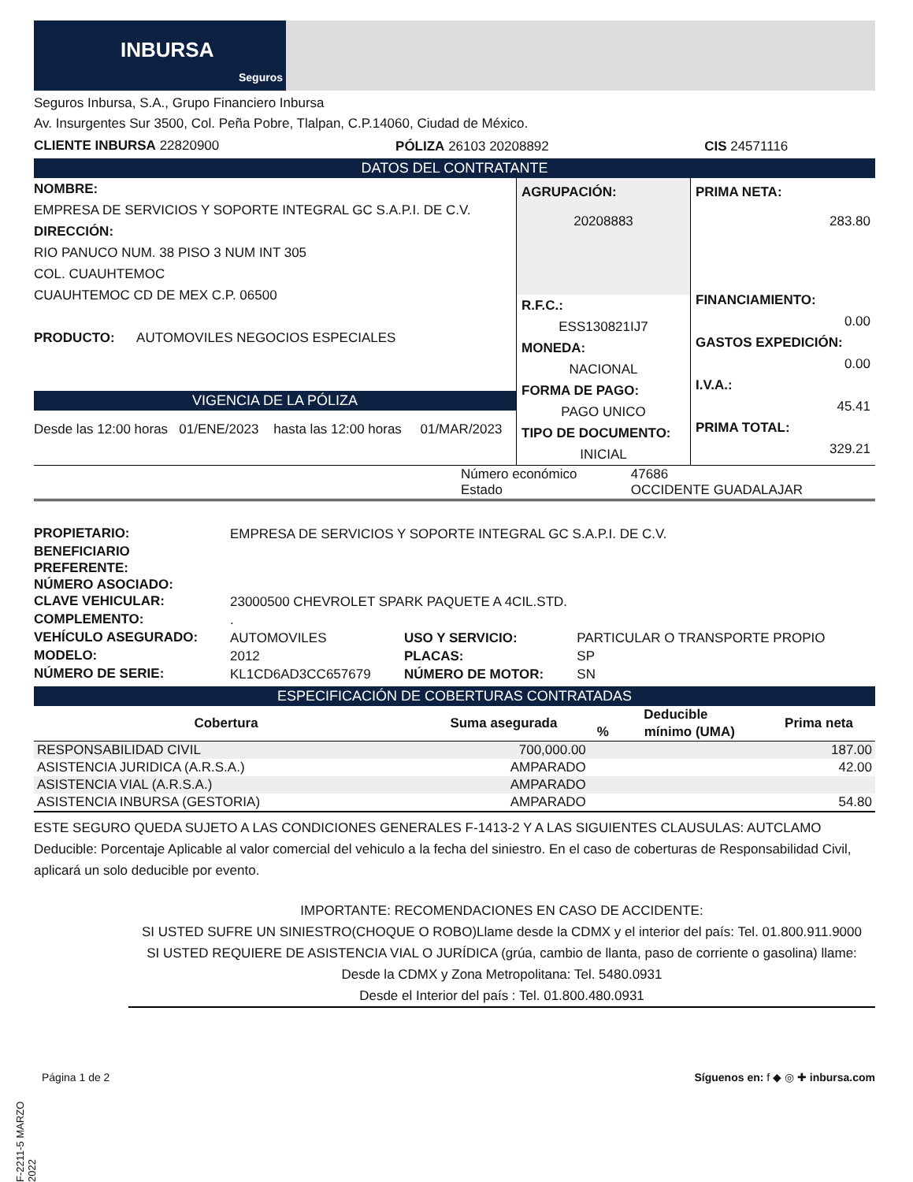F-2211-5 MARZO 2022
INBURSA
Seguros
Seguros Inbursa, S.A., Grupo Financiero Inbursa
Av. Insurgentes Sur 3500, Col. Peña Pobre, Tlalpan, C.P.14060, Ciudad de México.
| CLIENTE INBURSA 22820900 | PÓLIZA 26103 20208892 | CIS 24571116 |
DATOS DEL CONTRATANTE
| NOMBRE: EMPRESA DE SERVICIOS Y SOPORTE INTEGRAL GC S.A.P.I. DE C.V. DIRECCIÓN: RIO PANUCO NUM. 38 PISO 3 NUM INT 305 COL. CUAUHTEMOC CUAUHTEMOC CD DE MEX C.P. 06500 PRODUCTO: AUTOMOVILES NEGOCIOS ESPECIALES VIGENCIA DE LA PÓLIZA Desde las 12:00 horas 01/ENE/2023 hasta las 12:00 horas 01/MAR/2023 | AGRUPACIÓN: 20208883 R.F.C.: ESS130821IJ7 MONEDA: NACIONAL FORMA DE PAGO: PAGO UNICO TIPO DE DOCUMENTO: INICIAL | PRIMA NETA: 283.80 FINANCIAMIENTO: 0.00 GASTOS EXPEDICIÓN: 0.00 I.V.A.: 45.41 PRIMA TOTAL: 329.21 |
| | Número económico Estado | 47686 OCCIDENTE GUADALAJAR |
| PROPIETARIO: | EMPRESA DE SERVICIOS Y SOPORTE INTEGRAL GC S.A.P.I. DE C.V. | | |
| BENEFICIARIO PREFERENTE: | | | |
| NÚMERO ASOCIADO: | | | |
| CLAVE VEHICULAR: | 23000500 CHEVROLET SPARK PAQUETE A 4CIL.STD. | | |
| COMPLEMENTO: | . | | |
| VEHÍCULO ASEGURADO: | AUTOMOVILES | USO Y SERVICIO: | PARTICULAR O TRANSPORTE PROPIO |
| MODELO: | 2012 | PLACAS: | SP |
| NÚMERO DE SERIE: | KL1CD6AD3CC657679 | NÚMERO DE MOTOR: | SN |
ESPECIFICACIÓN DE COBERTURAS CONTRATADAS
| Cobertura | Suma asegurada | Deducible | | Prima neta |
| --- | --- | --- | --- | --- |
| | | % | mínimo (UMA) | |
| RESPONSABILIDAD CIVIL | 700,000.00 | | | 187.00 |
| ASISTENCIA JURIDICA (A.R.S.A.) | AMPARADO | | | 42.00 |
| ASISTENCIA VIAL (A.R.S.A.) | AMPARADO | | | |
| ASISTENCIA INBURSA (GESTORIA) | AMPARADO | | | 54.80 |
ESTE SEGURO QUEDA SUJETO A LAS CONDICIONES GENERALES F-1413-2 Y A LAS SIGUIENTES CLAUSULAS: AUTCLAMO
Deducible: Porcentaje Aplicable al valor comercial del vehiculo a la fecha del siniestro. En el caso de coberturas de Responsabilidad Civil, aplicará un solo deducible por evento.
IMPORTANTE: RECOMENDACIONES EN CASO DE ACCIDENTE:
SI USTED SUFRE UN SINIESTRO(CHOQUE O ROBO)Llame desde la CDMX y el interior del país: Tel. 01.800.911.9000
SI USTED REQUIERE DE ASISTENCIA VIAL O JURÍDICA (grúa, cambio de llanta, paso de corriente o gasolina) llame:
Desde la CDMX y Zona Metropolitana: Tel. 5480.0931
Desde el Interior del país : Tel. 01.800.480.0931
Página 1 de 2 Síguenos en: f ◆ ◎ ✚ inbursa.com